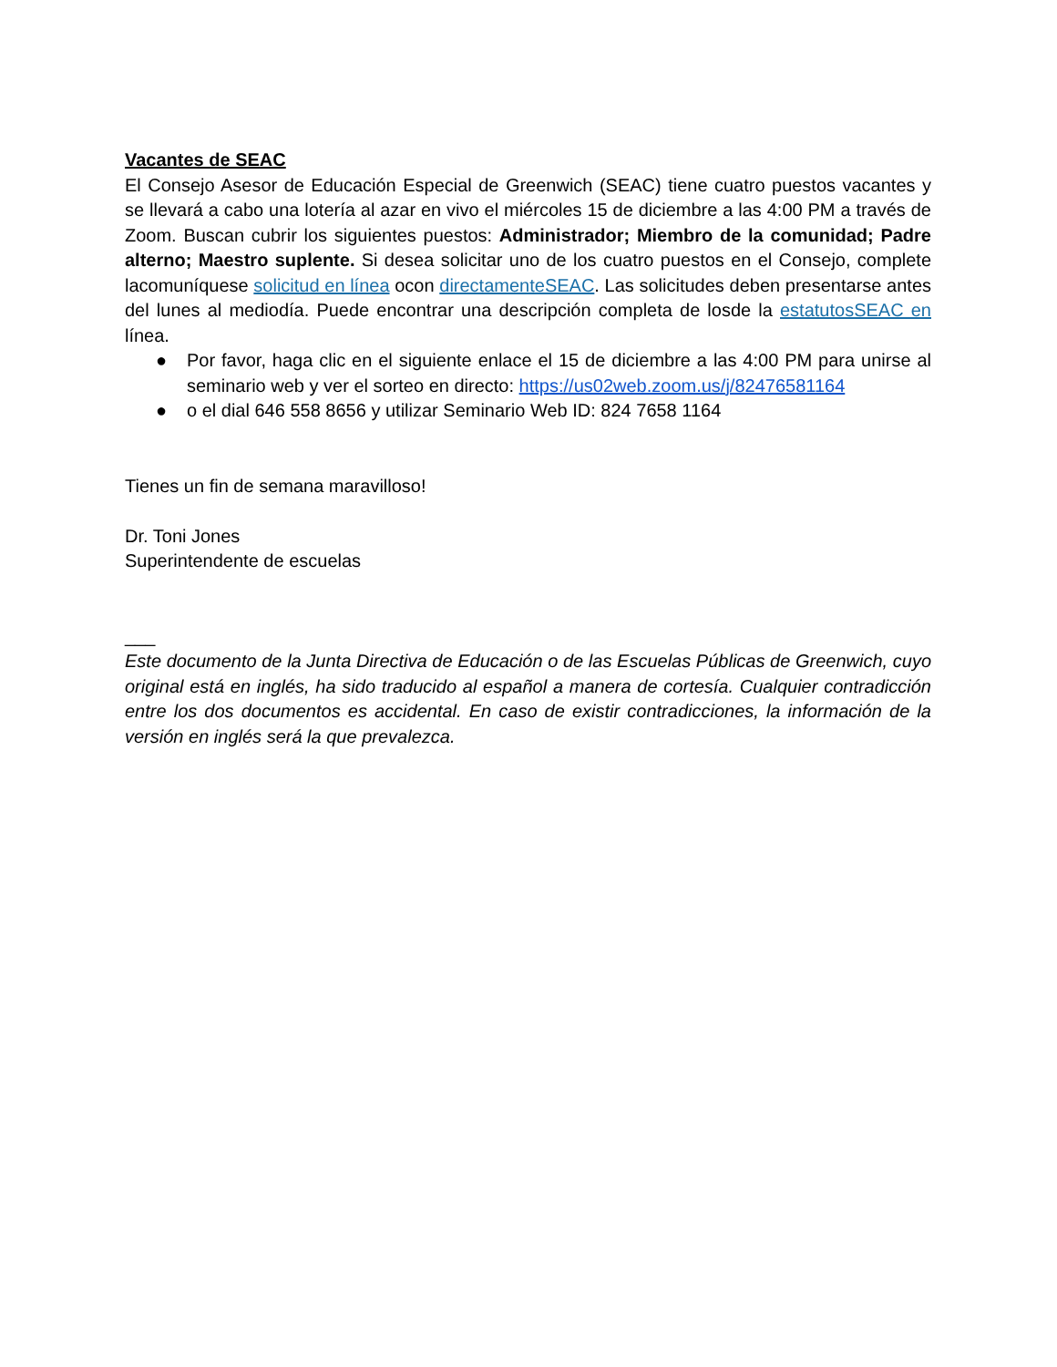Vacantes de SEAC
El Consejo Asesor de Educación Especial de Greenwich (SEAC) tiene cuatro puestos vacantes y se llevará a cabo una lotería al azar en vivo el miércoles 15 de diciembre a las 4:00 PM a través de Zoom. Buscan cubrir los siguientes puestos: Administrador; Miembro de la comunidad; Padre alterno; Maestro suplente. Si desea solicitar uno de los cuatro puestos en el Consejo, complete lacomuníquese solicitud en línea ocon directamenteSEAC. Las solicitudes deben presentarse antes del lunes al mediodía. Puede encontrar una descripción completa de losde la estatutosSEAC en línea.
● Por favor, haga clic en el siguiente enlace el 15 de diciembre a las 4:00 PM para unirse al seminario web y ver el sorteo en directo: https://us02web.zoom.us/j/82476581164
● o el dial 646 558 8656 y utilizar Seminario Web ID: 824 7658 1164
Tienes un fin de semana maravilloso!
Dr. Toni Jones
Superintendente de escuelas
___
Este documento de la Junta Directiva de Educación o de las Escuelas Públicas de Greenwich, cuyo original está en inglés, ha sido traducido al español a manera de cortesía. Cualquier contradicción entre los dos documentos es accidental. En caso de existir contradicciones, la información de la versión en inglés será la que prevalezca.